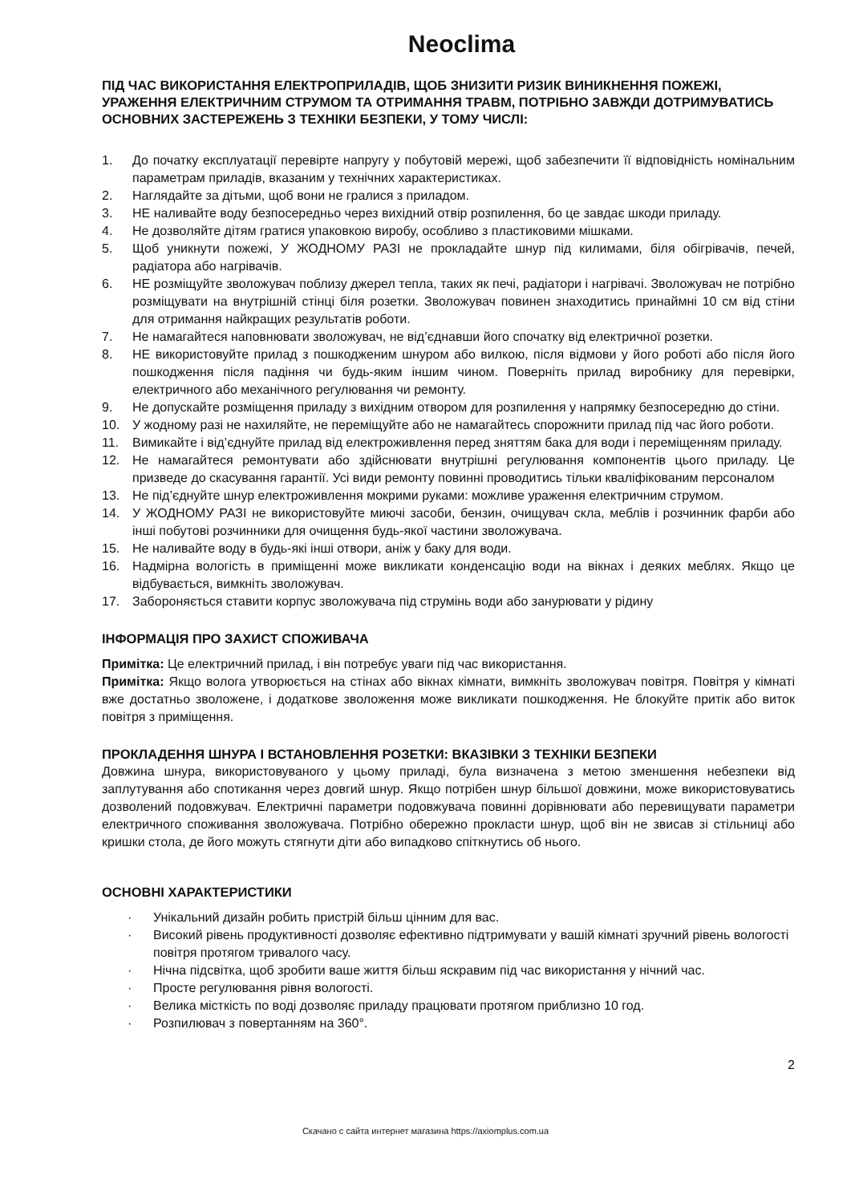Neoclima
ПІД ЧАС ВИКОРИСТАННЯ ЕЛЕКТРОПРИЛАДІВ, ЩОБ ЗНИЗИТИ РИЗИК ВИНИКНЕННЯ ПОЖЕЖІ, УРАЖЕННЯ ЕЛЕКТРИЧНИМ СТРУМОМ ТА ОТРИМАННЯ ТРАВМ, ПОТРІБНО ЗАВЖДИ ДОТРИМУВАТИСЬ ОСНОВНИХ ЗАСТЕРЕЖЕНЬ З ТЕХНІКИ БЕЗПЕКИ, У ТОМУ ЧИСЛІ:
1. До початку експлуатації перевірте напругу у побутовій мережі, щоб забезпечити її відповідність номінальним параметрам приладів, вказаним у технічних характеристиках.
2. Наглядайте за дітьми, щоб вони не гралися з приладом.
3. НЕ наливайте воду безпосередньо через вихідний отвір розпилення, бо це завдає шкоди приладу.
4. Не дозволяйте дітям гратися упаковкою виробу, особливо з пластиковими мішками.
5. Щоб уникнути пожежі, У ЖОДНОМУ РАЗІ не прокладайте шнур під килимами, біля обігрівачів, печей, радіатора або нагрівачів.
6. НЕ розміщуйте зволожувач поблизу джерел тепла, таких як печі, радіатори і нагрівачі. Зволожувач не потрібно розміщувати на внутрішній стінці біля розетки. Зволожувач повинен знаходитись принаймні 10 см від стіни для отримання найкращих результатів роботи.
7. Не намагайтеся наповнювати зволожувач, не від’єднавши його спочатку від електричної розетки.
8. НЕ використовуйте прилад з пошкодженим шнуром або вилкою, після відмови у його роботі або після його пошкодження після падіння чи будь-яким іншим чином. Поверніть прилад виробнику для перевірки, електричного або механічного регулювання чи ремонту.
9. Не допускайте розміщення приладу з вихідним отвором для розпилення у напрямку безпосередню до стіни.
10. У жодному разі не нахиляйте, не переміщуйте або не намагайтесь спорожнити прилад під час його роботи.
11. Вимикайте і від’єднуйте прилад від електроживлення перед зняттям бака для води і переміщенням приладу.
12. Не намагайтеся ремонтувати або здійснювати внутрішні регулювання компонентів цього приладу. Це призведе до скасування гарантії. Усі види ремонту повинні проводитись тільки кваліфікованим персоналом
13. Не під’єднуйте шнур електроживлення мокрими руками: можливе ураження електричним струмом.
14. У ЖОДНОМУ РАЗІ не використовуйте миючі засоби, бензин, очищувач скла, меблів і розчинник фарби або інші побутові розчинники для очищення будь-якої частини зволожувача.
15. Не наливайте воду в будь-які інші отвори, аніж у баку для води.
16. Надмірна вологість в приміщенні може викликати конденсацію води на вікнах і деяких меблях. Якщо це відбувається, вимкніть зволожувач.
17. Забороняється ставити корпус зволожувача під струмінь води або занурювати у рідину
ІНФОРМАЦІЯ ПРО ЗАХИСТ СПОЖИВАЧА
Примітка: Це електричний прилад, і він потребує уваги під час використання.
Примітка: Якщо волога утворюється на стінах або вікнах кімнати, вимкніть зволожувач повітря. Повітря у кімнаті вже достатньо зволожене, і додаткове зволоження може викликати пошкодження. Не блокуйте притік або виток повітря з приміщення.
ПРОКЛАДЕННЯ ШНУРА І ВСТАНОВЛЕННЯ РОЗЕТКИ: ВКАЗІВКИ З ТЕХНІКИ БЕЗПЕКИ
Довжина шнура, використовуваного у цьому приладі, була визначена з метою зменшення небезпеки від заплутування або спотикання через довгий шнур. Якщо потрібен шнур більшої довжини, може використовуватись дозволений подовжувач. Електричні параметри подовжувача повинні дорівнювати або перевищувати параметри електричного споживання зволожувача. Потрібно обережно прокласти шнур, щоб він не звисав зі стільниці або кришки стола, де його можуть стягнути діти або випадково спіткнутись об нього.
ОСНОВНІ ХАРАКТЕРИСТИКИ
· Унікальний дизайн робить пристрій більш цінним для вас.
· Високий рівень продуктивності дозволяє ефективно підтримувати у вашій кімнаті зручний рівень вологості повітря протягом тривалого часу.
· Нічна підсвітка, щоб зробити ваше життя більш яскравим під час використання у нічний час.
· Просте регулювання рівня вологості.
· Велика місткість по воді дозволяє приладу працювати протягом приблизно 10 год.
· Розпилювач з повертанням на 360°.
2
Скачано с сайта интернет магазина https://axiomplus.com.ua